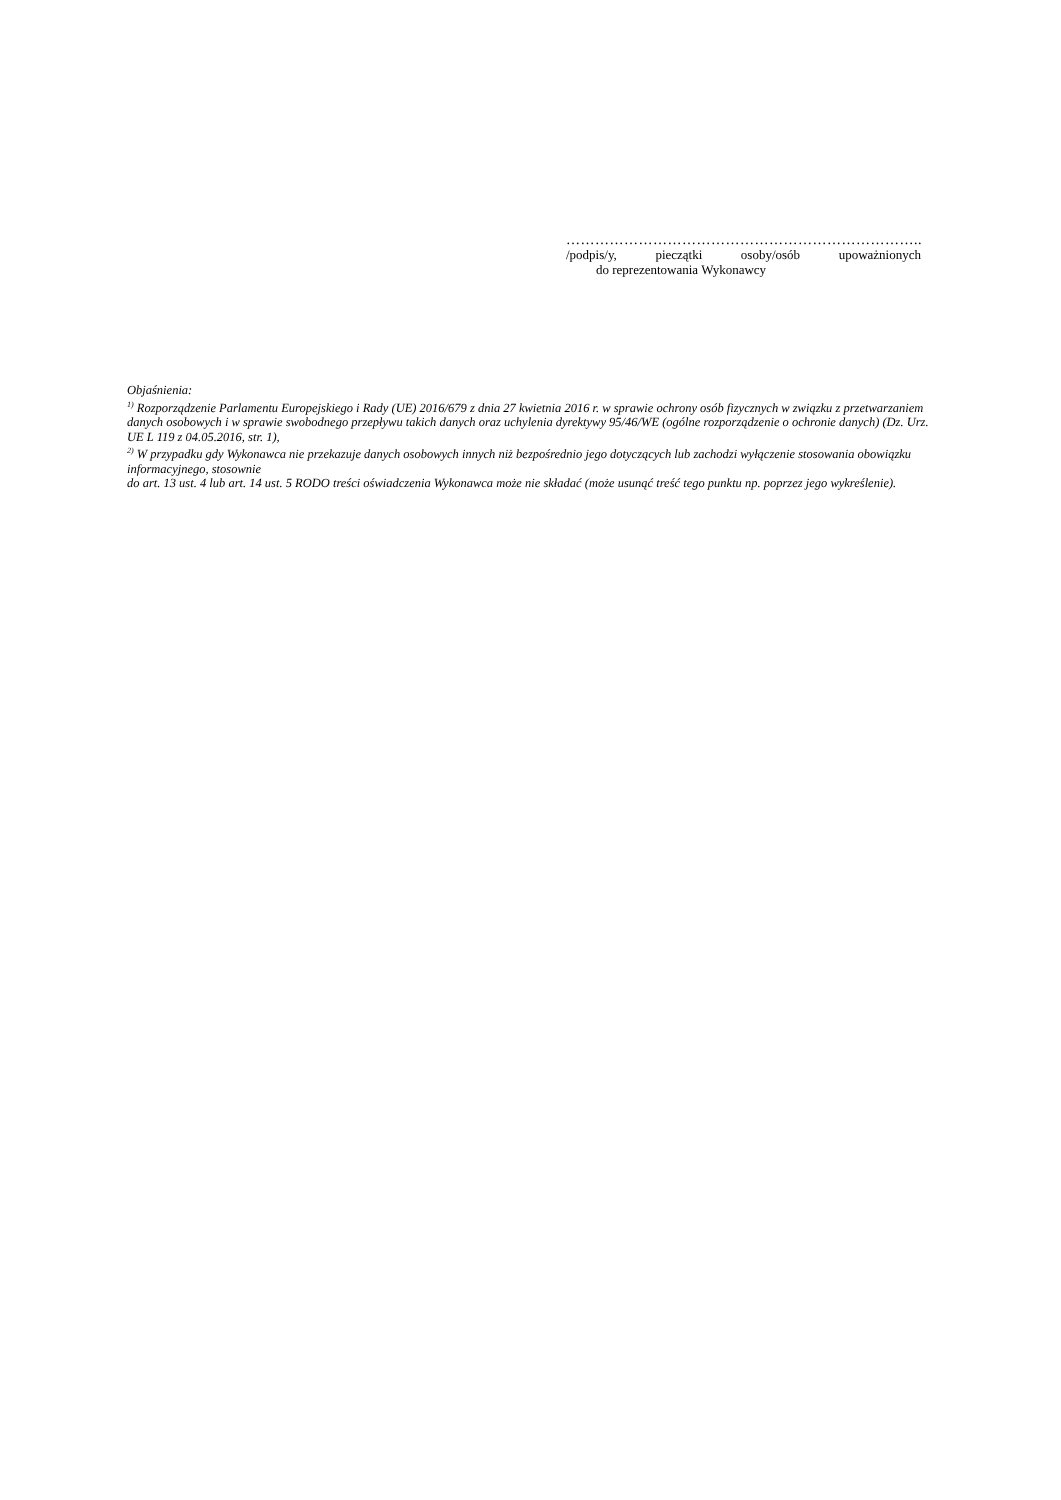………………………………………………………………..
/podpis/y, pieczątki osoby/osób upoważnionych
do reprezentowania Wykonawcy
Objaśnienia:
<sup>1)</sup> Rozporządzenie Parlamentu Europejskiego i Rady (UE) 2016/679 z dnia 27 kwietnia 2016 r. w sprawie ochrony osób fizycznych w związku z przetwarzaniem danych osobowych i w sprawie swobodnego przepływu takich danych oraz uchylenia dyrektywy 95/46/WE (ogólne rozporządzenie o ochronie danych) (Dz. Urz. UE L 119 z 04.05.2016, str. 1),
<sup>2)</sup> W przypadku gdy Wykonawca nie przekazuje danych osobowych innych niż bezpośrednio jego dotyczących lub zachodzi wyłączenie stosowania obowiązku informacyjnego, stosownie
do art. 13 ust. 4 lub art. 14 ust. 5 RODO treści oświadczenia Wykonawca może nie składać (może usunąć treść tego punktu np. poprzez jego wykreślenie).